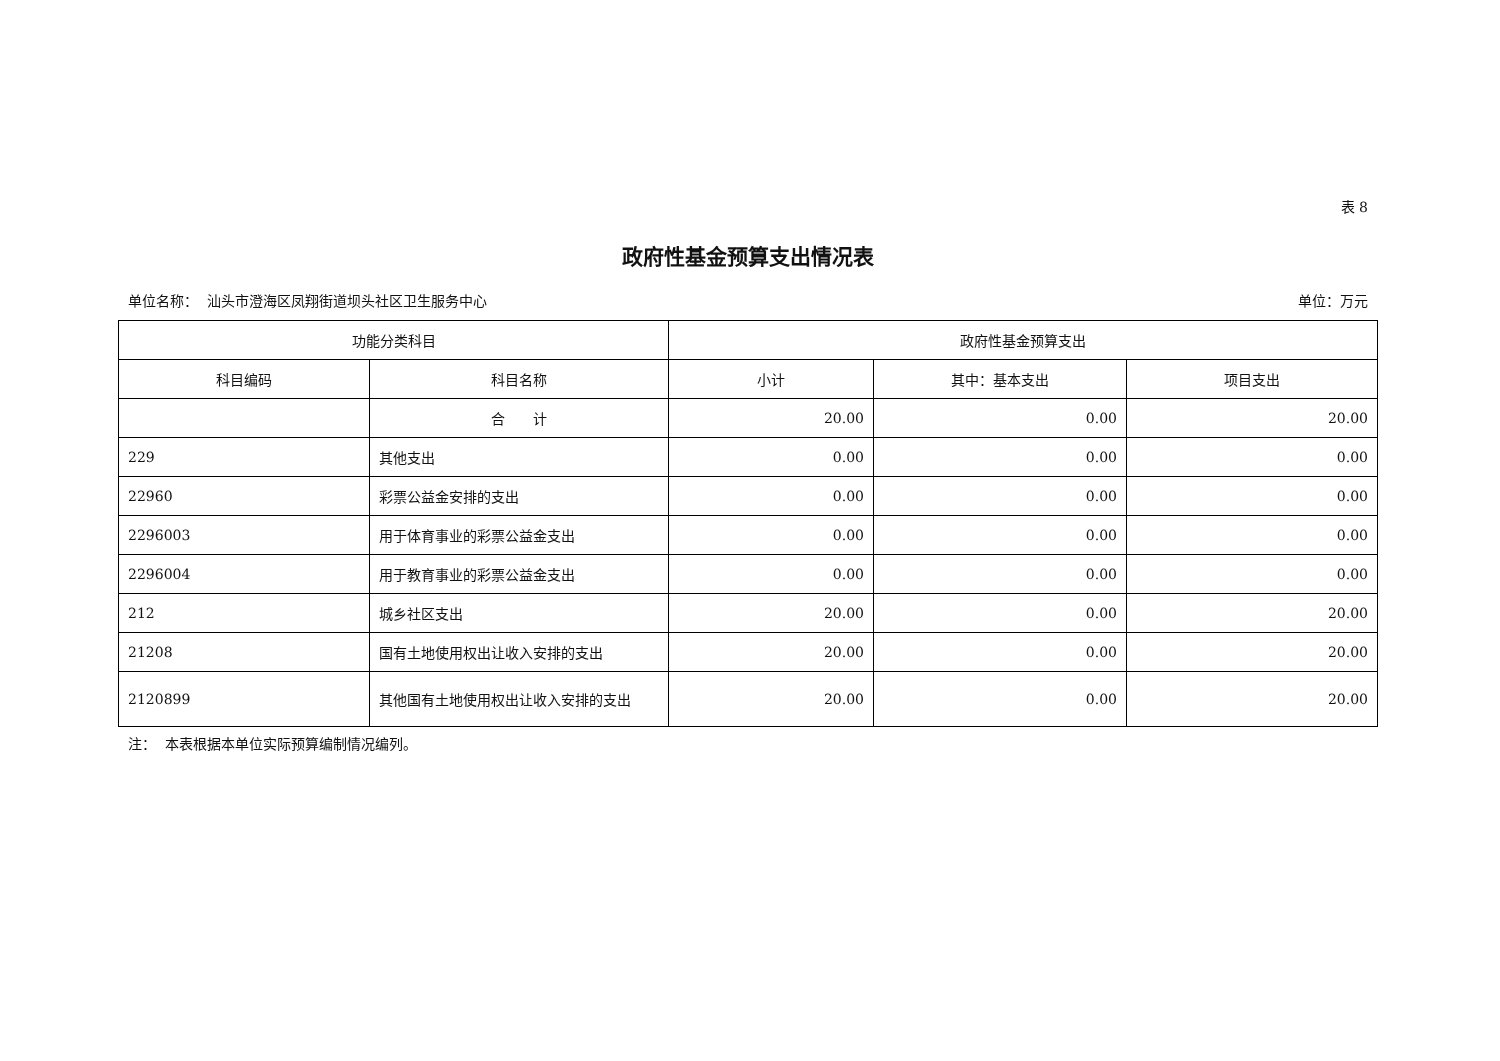表 8
政府性基金预算支出情况表
单位名称： 汕头市澄海区凤翔街道坝头社区卫生服务中心 单位：万元
| 功能分类科目 | | 政府性基金预算支出 | | |
| --- | --- | --- | --- | --- |
| 科目编码 | 科目名称 | 小计 | 其中：基本支出 | 项目支出 |
| | 合 计 | 20.00 | 0.00 | 20.00 |
| 229 | 其他支出 | 0.00 | 0.00 | 0.00 |
| 22960 | 彩票公益金安排的支出 | 0.00 | 0.00 | 0.00 |
| 2296003 | 用于体育事业的彩票公益金支出 | 0.00 | 0.00 | 0.00 |
| 2296004 | 用于教育事业的彩票公益金支出 | 0.00 | 0.00 | 0.00 |
| 212 | 城乡社区支出 | 20.00 | 0.00 | 20.00 |
| 21208 | 国有土地使用权出让收入安排的支出 | 20.00 | 0.00 | 20.00 |
| 2120899 | 其他国有土地使用权出让收入安排的支出 | 20.00 | 0.00 | 20.00 |
注： 本表根据本单位实际预算编制情况编列。